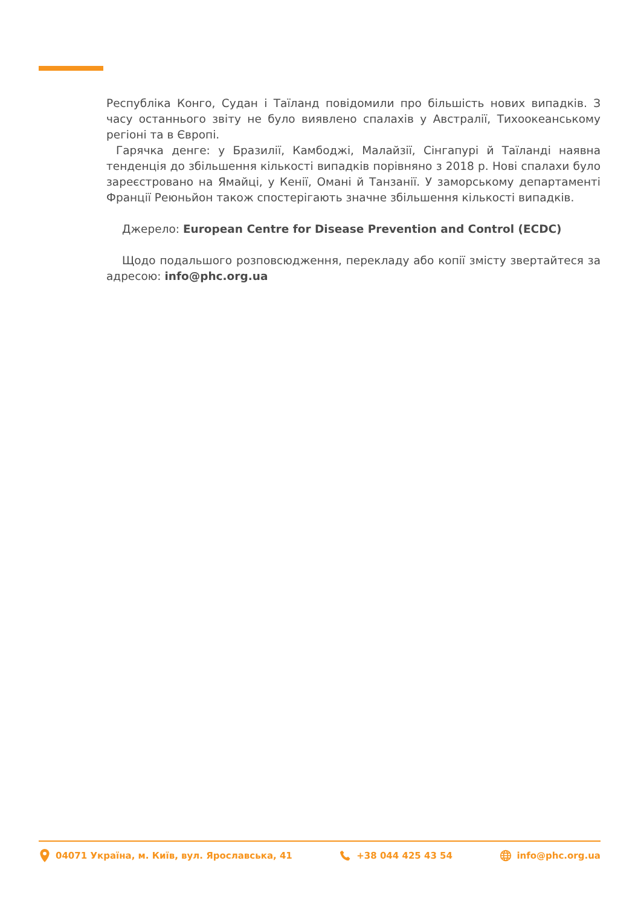Республіка Конго, Судан і Таїланд повідомили про більшість нових випадків. З часу останнього звіту не було виявлено спалахів у Австралії, Тихоокеанському регіоні та в Європі.
Гарячка денге: у Бразилії, Камбоджі, Малайзії, Сінгапурі й Таїланді наявна тенденція до збільшення кількості випадків порівняно з 2018 р. Нові спалахи було зареєстровано на Ямайці, у Кенії, Омані й Танзанії. У заморському департаменті Франції Реюньйон також спостерігають значне збільшення кількості випадків.
Джерело: European Centre for Disease Prevention and Control (ECDC)
Щодо подальшого розповсюдження, перекладу або копії змісту звертайтеся за адресою: info@phc.org.ua
04071 Україна, м. Київ, вул. Ярославська, 41 +38 044 425 43 54 info@phc.org.ua